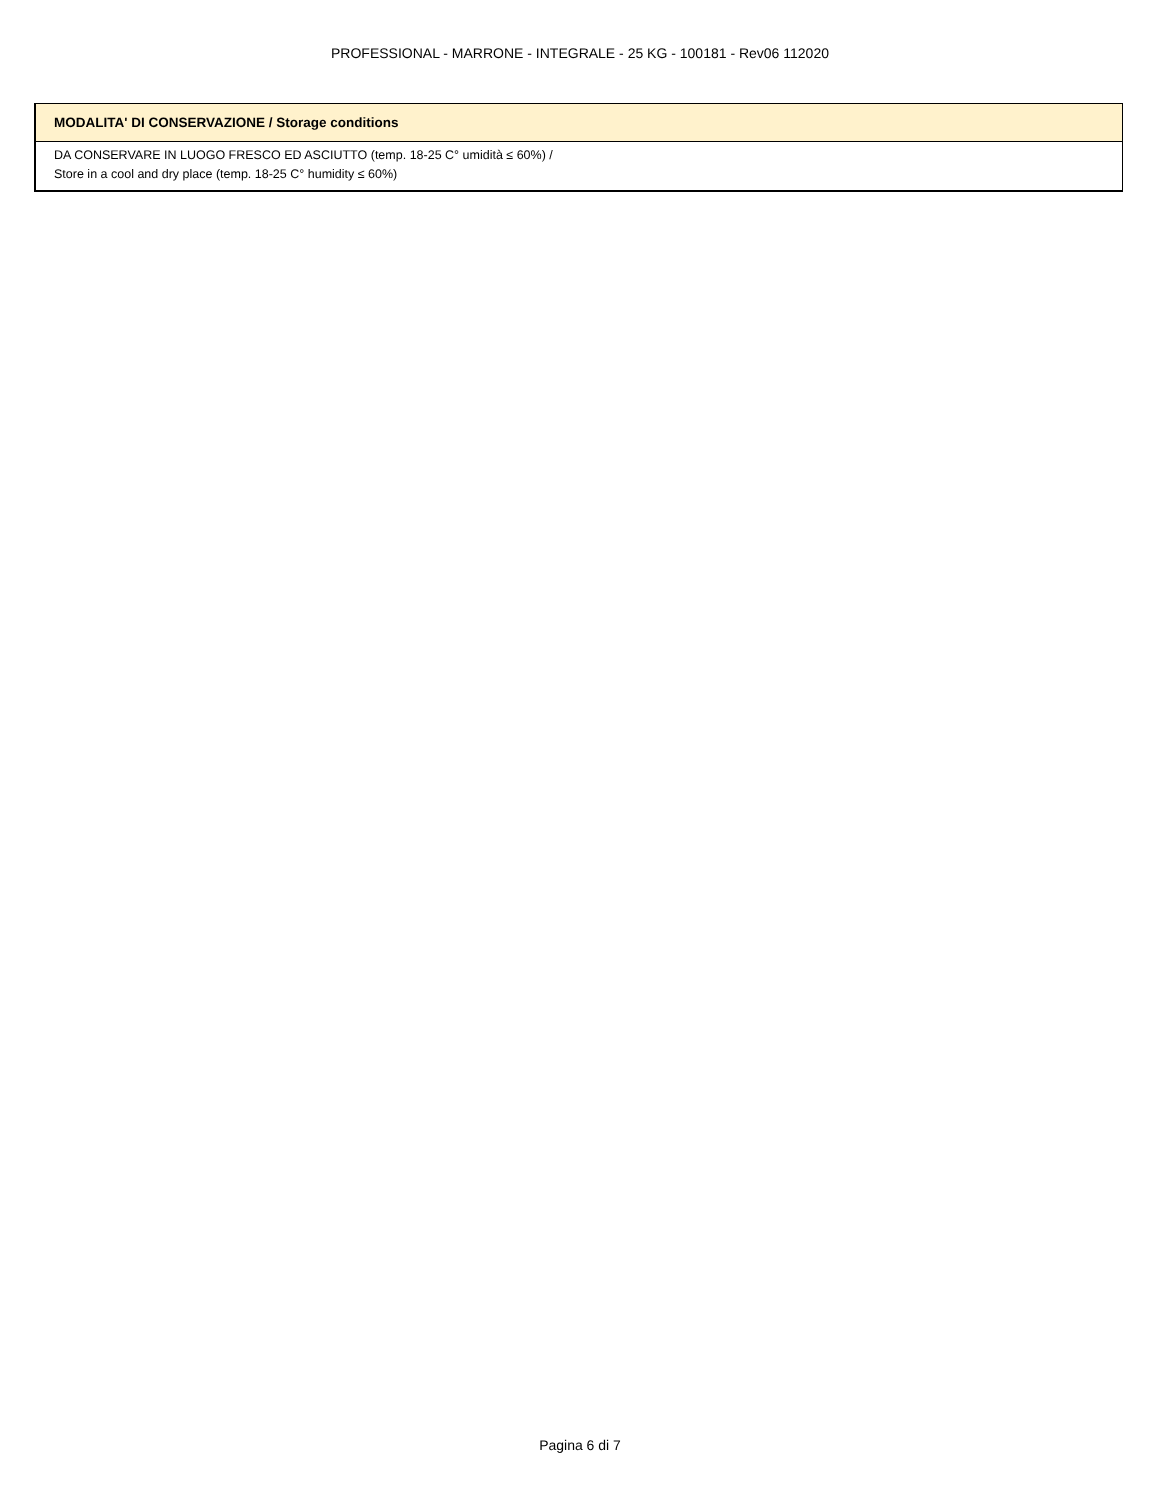PROFESSIONAL - MARRONE - INTEGRALE - 25 KG - 100181 - Rev06 112020
| MODALITA' DI CONSERVAZIONE / Storage conditions |
| --- |
| DA CONSERVARE IN LUOGO FRESCO ED ASCIUTTO (temp. 18-25 C° umidità ≤ 60%) / Store in a cool and dry place (temp. 18-25 C° humidity ≤ 60%) |
Pagina 6 di 7